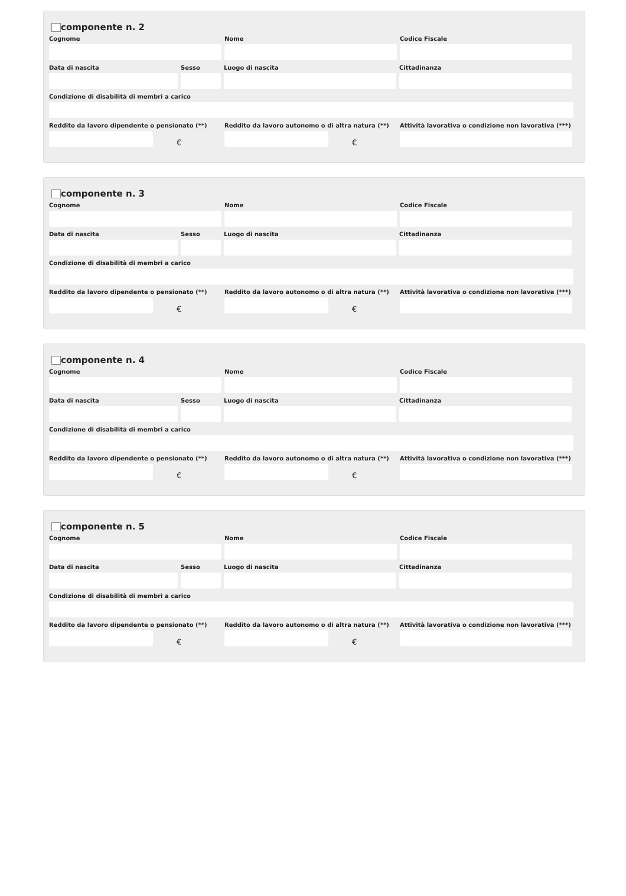componente n. 2
Cognome Nome Codice Fiscale
Data di nascita Sesso Luogo di nascita Cittadinanza
Condizione di disabilità di membri a carico
Reddito da lavoro dipendente o pensionato (**)
€
Reddito da lavoro autonomo o di altra natura (**)
€
Attività lavorativa o condizione non lavorativa (***)
componente n. 3
Cognome Nome Codice Fiscale
Data di nascita Sesso Luogo di nascita Cittadinanza
Condizione di disabilità di membri a carico
Reddito da lavoro dipendente o pensionato (**)
€
Reddito da lavoro autonomo o di altra natura (**)
€
Attività lavorativa o condizione non lavorativa (***)
componente n. 4
Cognome Nome Codice Fiscale
Data di nascita Sesso Luogo di nascita Cittadinanza
Condizione di disabilità di membri a carico
Reddito da lavoro dipendente o pensionato (**)
€
Reddito da lavoro autonomo o di altra natura (**)
€
Attività lavorativa o condizione non lavorativa (***)
componente n. 5
Cognome Nome Codice Fiscale
Data di nascita Sesso Luogo di nascita Cittadinanza
Condizione di disabilità di membri a carico
Reddito da lavoro dipendente o pensionato (**)
€
Reddito da lavoro autonomo o di altra natura (**)
€
Attività lavorativa o condizione non lavorativa (***)